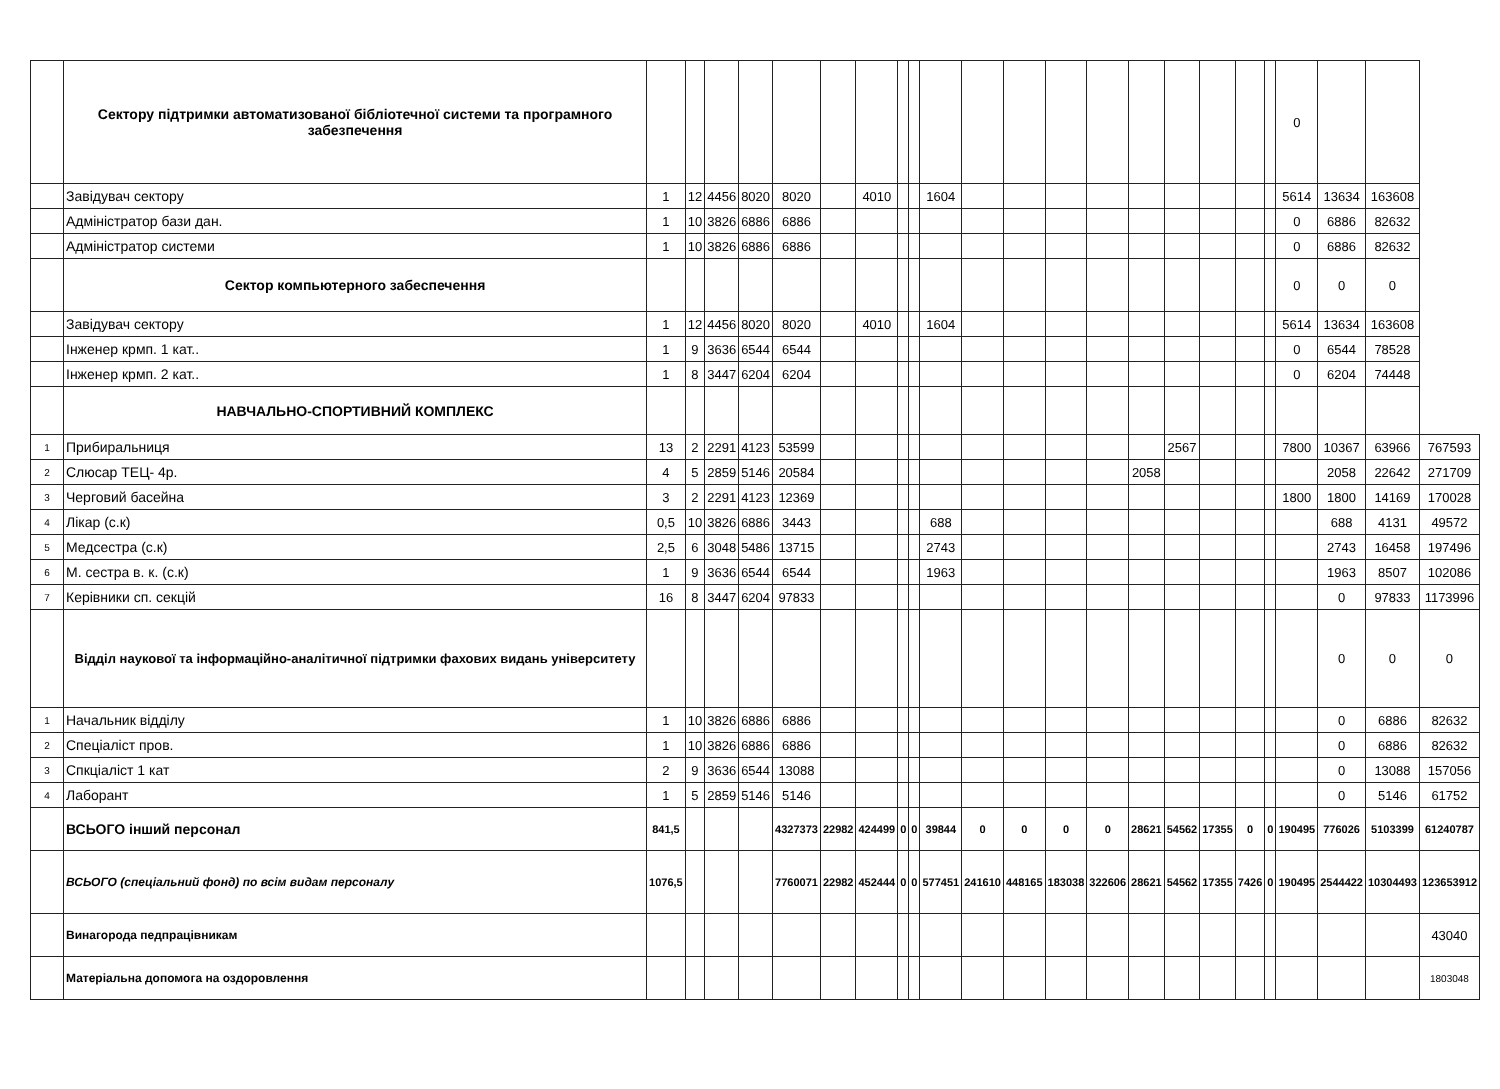| | Сектору підтримки автоматизованої бібліотечної системи та програмного забезпечення | | | | | | | | | | | | | | | | | | | | 0 | | | |
| | Завідувач сектору | 1 | 12 | 4456 | 8020 | 8020 | | 4010 | | | 1604 | | | | | | | | | | 5614 | 13634 | 163608 | |
| | Адміністратор бази дан. | 1 | 10 | 3826 | 6886 | 6886 | | | | | | | | | | | | | | | 0 | 6886 | 82632 | |
| | Адміністратор системи | 1 | 10 | 3826 | 6886 | 6886 | | | | | | | | | | | | | | | 0 | 6886 | 82632 | |
| | Сектор компьютерного забеспечення | | | | | | | | | | | | | | | | | | | | 0 | 0 | 0 | |
| | Завідувач сектору | 1 | 12 | 4456 | 8020 | 8020 | | 4010 | | | 1604 | | | | | | | | | | 5614 | 13634 | 163608 | |
| | Інженер крмп. 1 кат.. | 1 | 9 | 3636 | 6544 | 6544 | | | | | | | | | | | | | | | 0 | 6544 | 78528 | |
| | Інженер крмп. 2 кат.. | 1 | 8 | 3447 | 6204 | 6204 | | | | | | | | | | | | | | | 0 | 6204 | 74448 | |
| | НАВЧАЛЬНО-СПОРТИВНИЙ КОМПЛЕКС | | | | | | | | | | | | | | | | | | | | | | | |
| 1 | Прибиральниця | 13 | 2 | 2291 | 4123 | 53599 | | | | | | | | | | | 2567 | | | | 7800 | 10367 | 63966 | 767593 |
| 2 | Слюсар ТЕЦ- 4р. | 4 | 5 | 2859 | 5146 | 20584 | | | | | | | | | | 2058 | | | | | | 2058 | 22642 | 271709 |
| 3 | Черговий басейна | 3 | 2 | 2291 | 4123 | 12369 | | | | | | | | | | | | | | | 1800 | 1800 | 14169 | 170028 |
| 4 | Лікар (с.к) | 0,5 | 10 | 3826 | 6886 | 3443 | | | | | 688 | | | | | | | | | | | 688 | 4131 | 49572 |
| 5 | Медсестра (с.к) | 2,5 | 6 | 3048 | 5486 | 13715 | | | | | 2743 | | | | | | | | | | | 2743 | 16458 | 197496 |
| 6 | М. сестра в. к. (с.к) | 1 | 9 | 3636 | 6544 | 6544 | | | | | 1963 | | | | | | | | | | | 1963 | 8507 | 102086 |
| 7 | Керівники сп. секцій | 16 | 8 | 3447 | 6204 | 97833 | | | | | | | | | | | | | | | | 0 | 97833 | 1173996 |
| | Відділ наукової та інформаційно-аналітичної підтримки фахових видань університету | | | | | | | | | | | | | | | | | | | | | 0 | 0 | 0 |
| 1 | Начальник відділу | 1 | 10 | 3826 | 6886 | 6886 | | | | | | | | | | | | | | | | 0 | 6886 | 82632 |
| 2 | Спеціаліст пров. | 1 | 10 | 3826 | 6886 | 6886 | | | | | | | | | | | | | | | | 0 | 6886 | 82632 |
| 3 | Спкціаліст 1 кат | 2 | 9 | 3636 | 6544 | 13088 | | | | | | | | | | | | | | | | 0 | 13088 | 157056 |
| 4 | Лаборант | 1 | 5 | 2859 | 5146 | 5146 | | | | | | | | | | | | | | | | 0 | 5146 | 61752 |
| | ВСЬОГО інший персонал | 841,5 | | | | 4327373 | 22982 | 424499 | 0 | 0 | 39844 | 0 | 0 | 0 | 0 | 28621 | 54562 | 17355 | 0 | 0 | 190495 | 776026 | 5103399 | 61240787 |
| | ВСЬОГО (спеціальний фонд) по всім видам персоналу | 1076,5 | | | | 7760071 | 22982 | 452444 | 0 | 0 | 577451 | 241610 | 448165 | 183038 | 322606 | 28621 | 54562 | 17355 | 7426 | 0 | 190495 | 2544422 | 10304493 | 123653912 |
| | Винагорода педпрацівникам | | | | | | | | | | | | | | | | | | | | | | | 43040 |
| | Матеріальна допомога на оздоровлення | | | | | | | | | | | | | | | | | | | | | | | 1803048 |